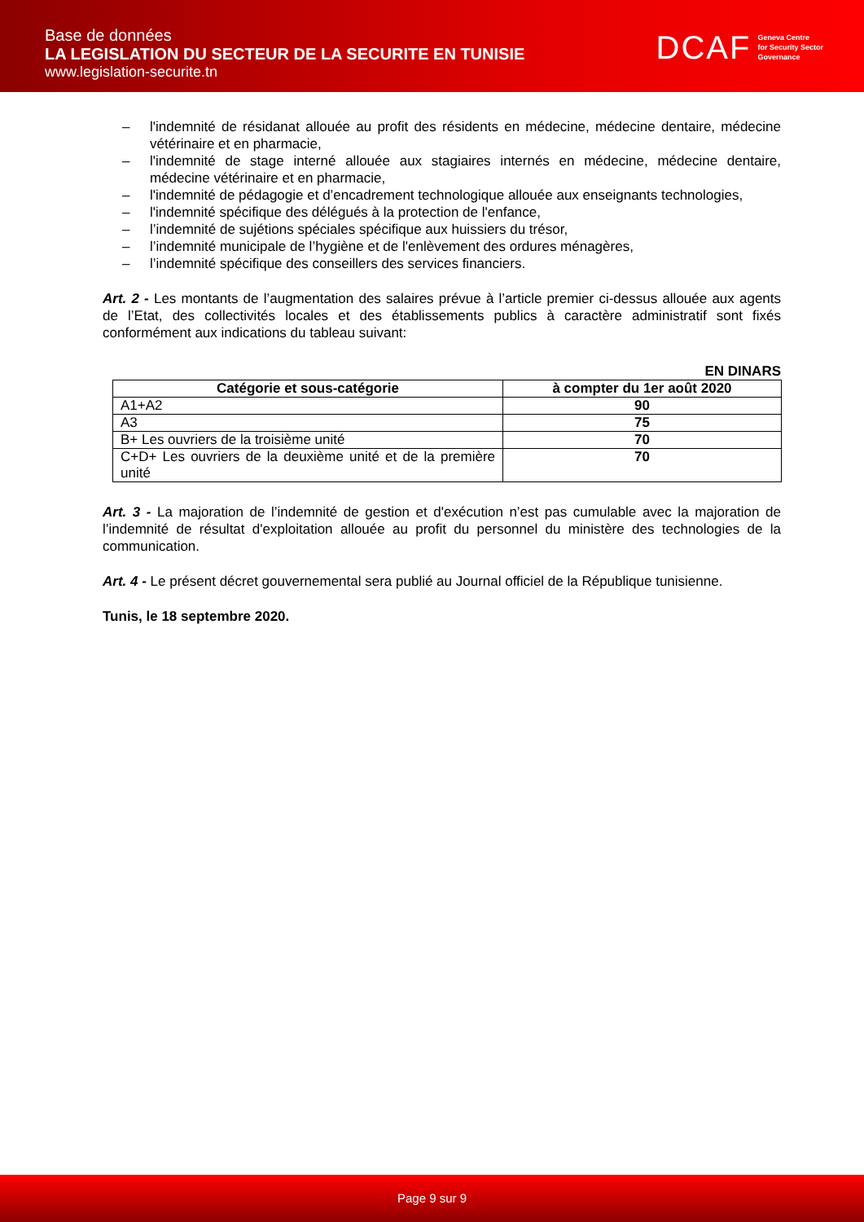Base de données
LA LEGISLATION DU SECTEUR DE LA SECURITE EN TUNISIE
www.legislation-securite.tn
DCAF Geneva Centre
for Security Sector
Governance
– l'indemnité de résidanat allouée au profit des résidents en médecine, médecine dentaire, médecine vétérinaire et en pharmacie,
– l'indemnité de stage interné allouée aux stagiaires internés en médecine, médecine dentaire, médecine vétérinaire et en pharmacie,
– l'indemnité de pédagogie et d’encadrement technologique allouée aux enseignants technologies,
– l'indemnité spécifique des délégués à la protection de l'enfance,
– l’indemnité de sujétions spéciales spécifique aux huissiers du trésor,
– l’indemnité municipale de l’hygiène et de l'enlèvement des ordures ménagères,
– l’indemnité spécifique des conseillers des services financiers.
Art. 2 - Les montants de l’augmentation des salaires prévue à l’article premier ci-dessus allouée aux agents de l’Etat, des collectivités locales et des établissements publics à caractère administratif sont fixés conformément aux indications du tableau suivant:
EN DINARS
| Catégorie et sous-catégorie | à compter du 1er août 2020 |
| --- | --- |
| A1+A2 | 90 |
| A3 | 75 |
| B+ Les ouvriers de la troisième unité | 70 |
| C+D+ Les ouvriers de la deuxième unité et de la première unité | 70 |
Art. 3 - La majoration de l’indemnité de gestion et d'exécution n’est pas cumulable avec la majoration de l’indemnité de résultat d'exploitation allouée au profit du personnel du ministère des technologies de la communication.
Art. 4 - Le présent décret gouvernemental sera publié au Journal officiel de la République tunisienne.
Tunis, le 18 septembre 2020.
Page 9 sur 9